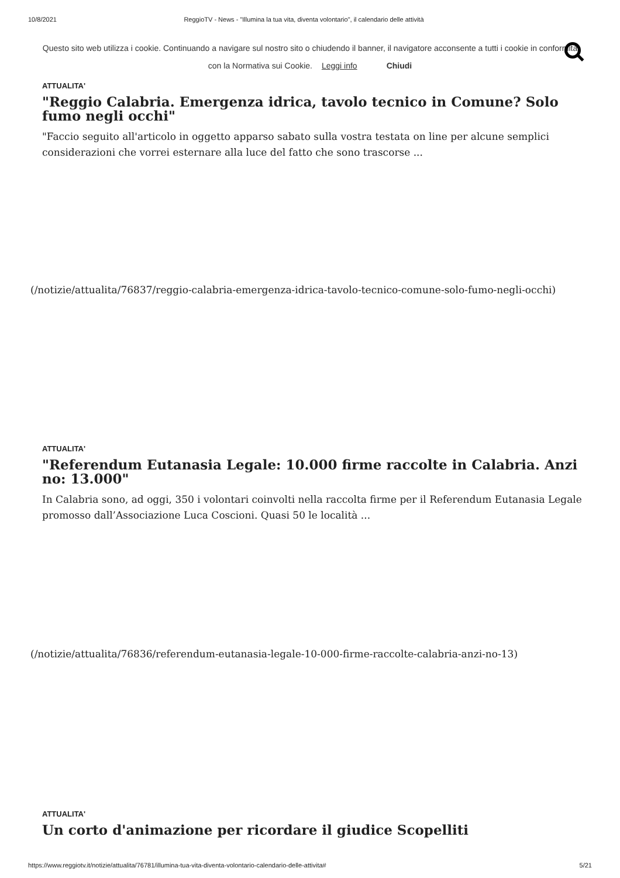10/8/2021 ReggioTV - News - "Illumina la tua vita, diventa volontario", il calendario delle attività
Questo sito web utilizza i cookie. Continuando a navigare sul nostro sito o chiudendo il banner, il navigatore acconsente a tutti i cookie in conformità con la Normativa sui Cookie. Leggi info Chiudi
ATTUALITA'
"Reggio Calabria. Emergenza idrica, tavolo tecnico in Comune? Solo fumo negli occhi"
"Faccio seguito all'articolo in oggetto apparso sabato sulla vostra testata on line per alcune semplici considerazioni che vorrei esternare alla luce del fatto che sono trascorse ...
(/notizie/attualita/76837/reggio-calabria-emergenza-idrica-tavolo-tecnico-comune-solo-fumo-negli-occhi)
ATTUALITA'
"Referendum Eutanasia Legale: 10.000 firme raccolte in Calabria. Anzi no: 13.000"
In Calabria sono, ad oggi, 350 i volontari coinvolti nella raccolta firme per il Referendum Eutanasia Legale promosso dall’Associazione Luca Coscioni. Quasi 50 le località ...
(/notizie/attualita/76836/referendum-eutanasia-legale-10-000-firme-raccolte-calabria-anzi-no-13)
ATTUALITA'
Un corto d'animazione per ricordare il giudice Scopelliti
https://www.reggiotv.it/notizie/attualita/76781/illumina-tua-vita-diventa-volontario-calendario-delle-attivita# 5/21